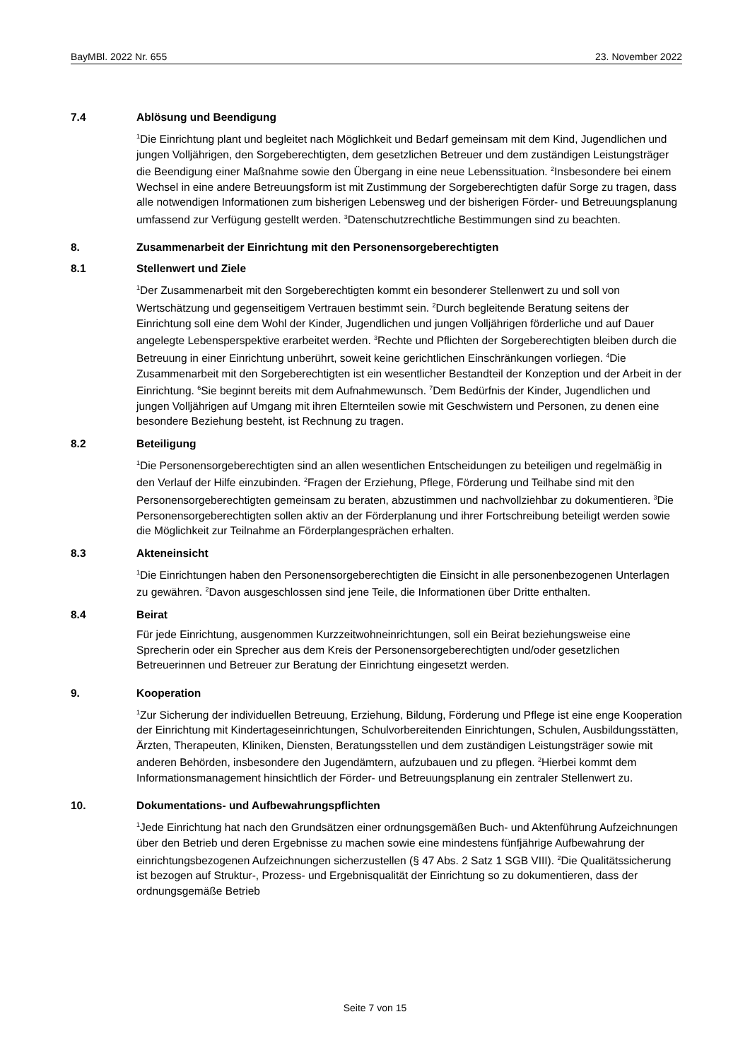BayMBl. 2022 Nr. 655 23. November 2022
7.4 Ablösung und Beendigung
<sup>1</sup> Die Einrichtung plant und begleitet nach Möglichkeit und Bedarf gemeinsam mit dem Kind, Jugendlichen und jungen Volljährigen, den Sorgeberechtigten, dem gesetzlichen Betreuer und dem zuständigen Leistungsträger die Beendigung einer Maßnahme sowie den Übergang in eine neue Lebenssituation. <sup>2</sup>Insbesondere bei einem Wechsel in eine andere Betreuungsform ist mit Zustimmung der Sorgeberechtigten dafür Sorge zu tragen, dass alle notwendigen Informationen zum bisherigen Lebensweg und der bisherigen Förder- und Betreuungsplanung umfassend zur Verfügung gestellt werden. <sup>3</sup>Datenschutzrechtliche Bestimmungen sind zu beachten.
8. Zusammenarbeit der Einrichtung mit den Personensorgeberechtigten
8.1 Stellenwert und Ziele
<sup>1</sup> Der Zusammenarbeit mit den Sorgeberechtigten kommt ein besonderer Stellenwert zu und soll von Wertschätzung und gegenseitigem Vertrauen bestimmt sein. <sup>2</sup>Durch begleitende Beratung seitens der Einrichtung soll eine dem Wohl der Kinder, Jugendlichen und jungen Volljährigen förderliche und auf Dauer angelegte Lebensperspektive erarbeitet werden. <sup>3</sup>Rechte und Pflichten der Sorgeberechtigten bleiben durch die Betreuung in einer Einrichtung unberührt, soweit keine gerichtlichen Einschränkungen vorliegen. <sup>4</sup>Die Zusammenarbeit mit den Sorgeberechtigten ist ein wesentlicher Bestandteil der Konzeption und der Arbeit in der Einrichtung. <sup>6</sup>Sie beginnt bereits mit dem Aufnahmewunsch. <sup>7</sup>Dem Bedürfnis der Kinder, Jugendlichen und jungen Volljährigen auf Umgang mit ihren Elternteilen sowie mit Geschwistern und Personen, zu denen eine besondere Beziehung besteht, ist Rechnung zu tragen.
8.2 Beteiligung
<sup>1</sup> Die Personensorgeberechtigten sind an allen wesentlichen Entscheidungen zu beteiligen und regelmäßig in den Verlauf der Hilfe einzubinden. <sup>2</sup>Fragen der Erziehung, Pflege, Förderung und Teilhabe sind mit den Personensorgeberechtigten gemeinsam zu beraten, abzustimmen und nachvollziehbar zu dokumentieren. <sup>3</sup>Die Personensorgeberechtigten sollen aktiv an der Förderplanung und ihrer Fortschreibung beteiligt werden sowie die Möglichkeit zur Teilnahme an Förderplangesprächen erhalten.
8.3 Akteneinsicht
<sup>1</sup> Die Einrichtungen haben den Personensorgeberechtigten die Einsicht in alle personenbezogenen Unterlagen zu gewähren. <sup>2</sup>Davon ausgeschlossen sind jene Teile, die Informationen über Dritte enthalten.
8.4 Beirat
Für jede Einrichtung, ausgenommen Kurzzeitwohneinrichtungen, soll ein Beirat beziehungsweise eine Sprecherin oder ein Sprecher aus dem Kreis der Personensorgeberechtigten und/oder gesetzlichen Betreuerinnen und Betreuer zur Beratung der Einrichtung eingesetzt werden.
9. Kooperation
<sup>1</sup> Zur Sicherung der individuellen Betreuung, Erziehung, Bildung, Förderung und Pflege ist eine enge Kooperation der Einrichtung mit Kindertageseinrichtungen, Schulvorbereitenden Einrichtungen, Schulen, Ausbildungsstätten, Ärzten, Therapeuten, Kliniken, Diensten, Beratungsstellen und dem zuständigen Leistungsträger sowie mit anderen Behörden, insbesondere den Jugendämtern, aufzubauen und zu pflegen. <sup>2</sup>Hierbei kommt dem Informationsmanagement hinsichtlich der Förder- und Betreuungsplanung ein zentraler Stellenwert zu.
10. Dokumentations- und Aufbewahrungspflichten
<sup>1</sup> Jede Einrichtung hat nach den Grundsätzen einer ordnungsgemäßen Buch- und Aktenführung Aufzeichnungen über den Betrieb und deren Ergebnisse zu machen sowie eine mindestens fünfjährige Aufbewahrung der einrichtungsbezogenen Aufzeichnungen sicherzustellen (§ 47 Abs. 2 Satz 1 SGB VIII). <sup>2</sup>Die Qualitätssicherung ist bezogen auf Struktur-, Prozess- und Ergebnisqualität der Einrichtung so zu dokumentieren, dass der ordnungsgemäße Betrieb
Seite 7 von 15